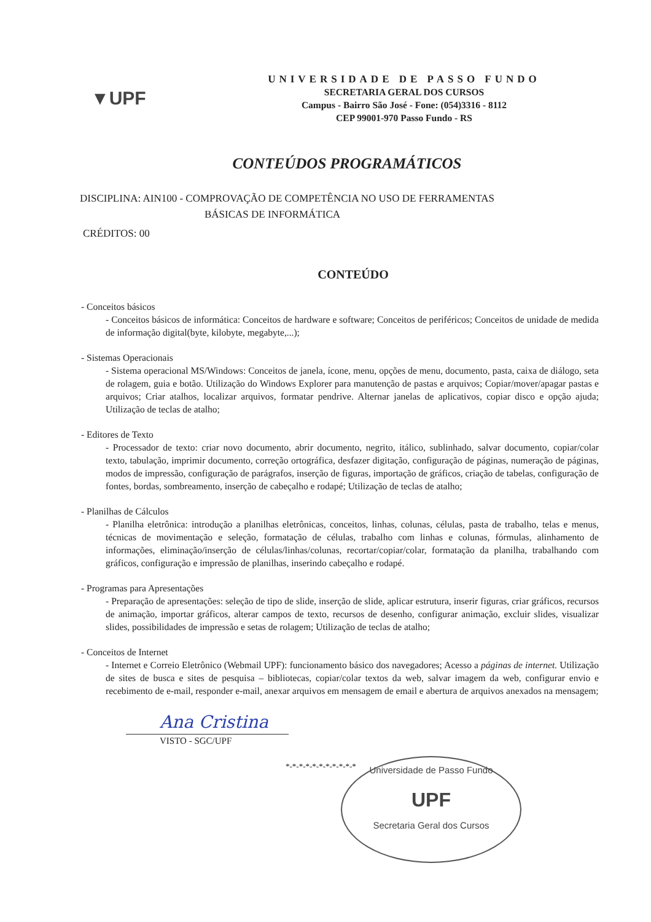▼UPF
UNIVERSIDADE DE PASSO FUNDO
SECRETARIA GERAL DOS CURSOS
Campus - Bairro São José - Fone: (054)3316 - 8112
CEP 99001-970 Passo Fundo - RS
CONTEÚDOS PROGRAMÁTICOS
DISCIPLINA: AIN100 - COMPROVAÇÃO DE COMPETÊNCIA NO USO DE FERRAMENTAS
BÁSICAS DE INFORMÁTICA
CRÉDITOS: 00
CONTEÚDO
- Conceitos básicos
- Conceitos básicos de informática: Conceitos de hardware e software; Conceitos de periféricos; Conceitos de unidade de medida de informação digital(byte, kilobyte, megabyte,...);
- Sistemas Operacionais
- Sistema operacional MS/Windows: Conceitos de janela, ícone, menu, opções de menu, documento, pasta, caixa de diálogo, seta de rolagem, guia e botão. Utilização do Windows Explorer para manutenção de pastas e arquivos; Copiar/mover/apagar pastas e arquivos; Criar atalhos, localizar arquivos, formatar pendrive. Alternar janelas de aplicativos, copiar disco e opção ajuda; Utilização de teclas de atalho;
- Editores de Texto
- Processador de texto: criar novo documento, abrir documento, negrito, itálico, sublinhado, salvar documento, copiar/colar texto, tabulação, imprimir documento, correção ortográfica, desfazer digitação, configuração de páginas, numeração de páginas, modos de impressão, configuração de parágrafos, inserção de figuras, importação de gráficos, criação de tabelas, configuração de fontes, bordas, sombreamento, inserção de cabeçalho e rodapé; Utilização de teclas de atalho;
- Planilhas de Cálculos
- Planilha eletrônica: introdução a planilhas eletrônicas, conceitos, linhas, colunas, células, pasta de trabalho, telas e menus, técnicas de movimentação e seleção, formatação de células, trabalho com linhas e colunas, fórmulas, alinhamento de informações, eliminação/inserção de células/linhas/colunas, recortar/copiar/colar, formatação da planilha, trabalhando com gráficos, configuração e impressão de planilhas, inserindo cabeçalho e rodapé.
- Programas para Apresentações
- Preparação de apresentações: seleção de tipo de slide, inserção de slide, aplicar estrutura, inserir figuras, criar gráficos, recursos de animação, importar gráficos, alterar campos de texto, recursos de desenho, configurar animação, excluir slides, visualizar slides, possibilidades de impressão e setas de rolagem; Utilização de teclas de atalho;
- Conceitos de Internet
- Internet e Correio Eletrônico (Webmail UPF): funcionamento básico dos navegadores; Acesso a páginas de internet. Utilização de sites de busca e sites de pesquisa – bibliotecas, copiar/colar textos da web, salvar imagem da web, configurar envio e recebimento de e-mail, responder e-mail, anexar arquivos em mensagem de email e abertura de arquivos anexados na mensagem;
Ana Cristina
VISTO - SGC/UPF
*-*-*-*-*-*-*-*-*-*-*
Universidade de Passo Fundo
UPF
Secretaria Geral dos Cursos